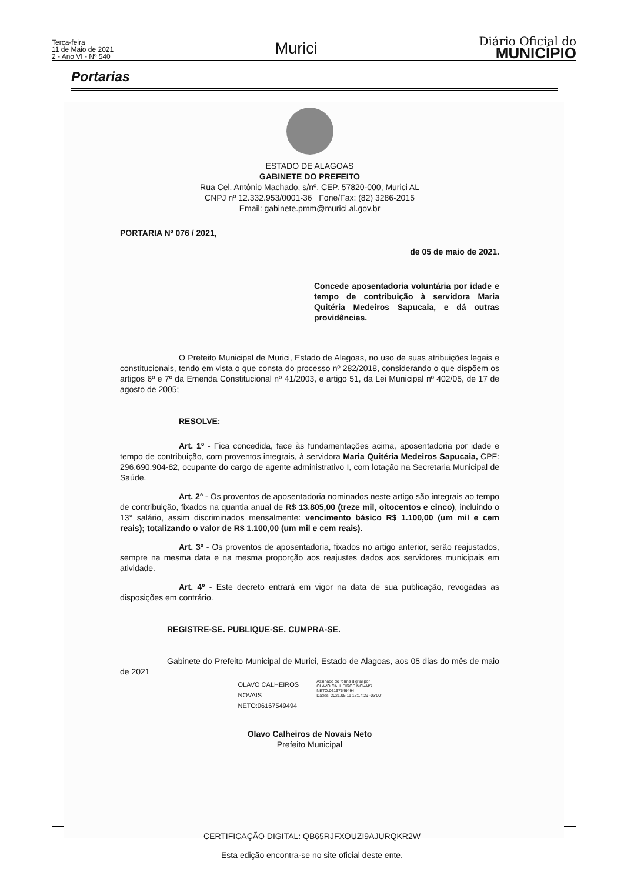Terça-feira
11 de Maio de 2021
2 - Ano VI - Nº 540
Murici
Diário Oficial do
MUNICÍPIO
Portarias
ESTADO DE ALAGOAS
GABINETE DO PREFEITO
Rua Cel. Antônio Machado, s/nº, CEP. 57820-000, Murici AL
CNPJ nº 12.332.953/0001-36 Fone/Fax: (82) 3286-2015
Email: gabinete.pmm@murici.al.gov.br
PORTARIA Nº 076 / 2021,
de 05 de maio de 2021.
Concede aposentadoria voluntária por idade e tempo de contribuição à servidora Maria Quitéria Medeiros Sapucaia, e dá outras providências.
O Prefeito Municipal de Murici, Estado de Alagoas, no uso de suas atribuições legais e constitucionais, tendo em vista o que consta do processo nº 282/2018, considerando o que dispõem os artigos 6º e 7º da Emenda Constitucional nº 41/2003, e artigo 51, da Lei Municipal nº 402/05, de 17 de agosto de 2005;
RESOLVE:
Art. 1º - Fica concedida, face às fundamentações acima, aposentadoria por idade e tempo de contribuição, com proventos integrais, à servidora Maria Quitéria Medeiros Sapucaia, CPF: 296.690.904-82, ocupante do cargo de agente administrativo I, com lotação na Secretaria Municipal de Saúde.
Art. 2º - Os proventos de aposentadoria nominados neste artigo são integrais ao tempo de contribuição, fixados na quantia anual de R$ 13.805,00 (treze mil, oitocentos e cinco), incluindo o 13° salário, assim discriminados mensalmente: vencimento básico R$ 1.100,00 (um mil e cem reais); totalizando o valor de R$ 1.100,00 (um mil e cem reais).
Art. 3º - Os proventos de aposentadoria, fixados no artigo anterior, serão reajustados, sempre na mesma data e na mesma proporção aos reajustes dados aos servidores municipais em atividade.
Art. 4º - Este decreto entrará em vigor na data de sua publicação, revogadas as disposições em contrário.
REGISTRE-SE. PUBLIQUE-SE. CUMPRA-SE.
Gabinete do Prefeito Municipal de Murici, Estado de Alagoas, aos 05 dias do mês de maio de 2021
OLAVO CALHEIROS
NOVAIS
NETO:06167549494
Assinado de forma digital por
OLAVO CALHEIROS NOVAIS
NETO:06167549494
Dados: 2021.05.11 13:14:29 -03'00'
Olavo Calheiros de Novais Neto
Prefeito Municipal
CERTIFICAÇÃO DIGITAL: QB65RJFXOUZI9AJURQKR2W
Esta edição encontra-se no site oficial deste ente.